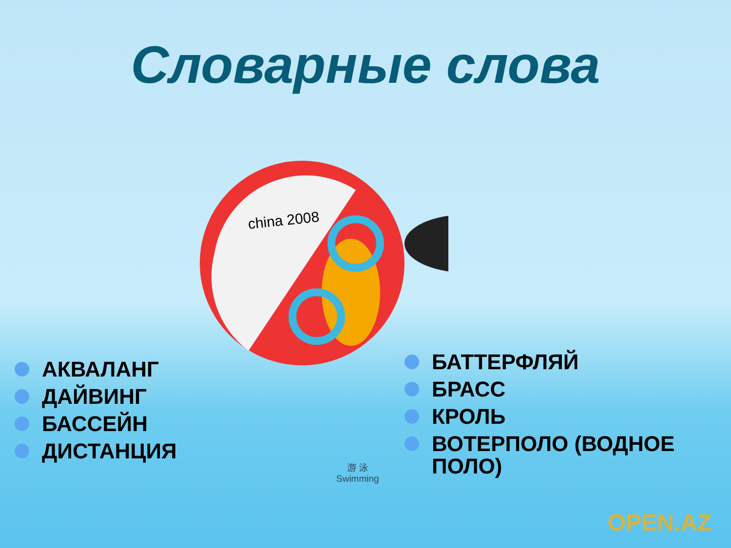Словарные слова
china 2008
游 泳
Swimming
АКВАЛАНГ
ДАЙВИНГ
БАССЕЙН
ДИСТАНЦИЯ
БАТТЕРФЛЯЙ
БРАСС
КРОЛЬ
ВОТЕРПОЛО (ВОДНОЕ ПОЛО)
OPEN.AZ